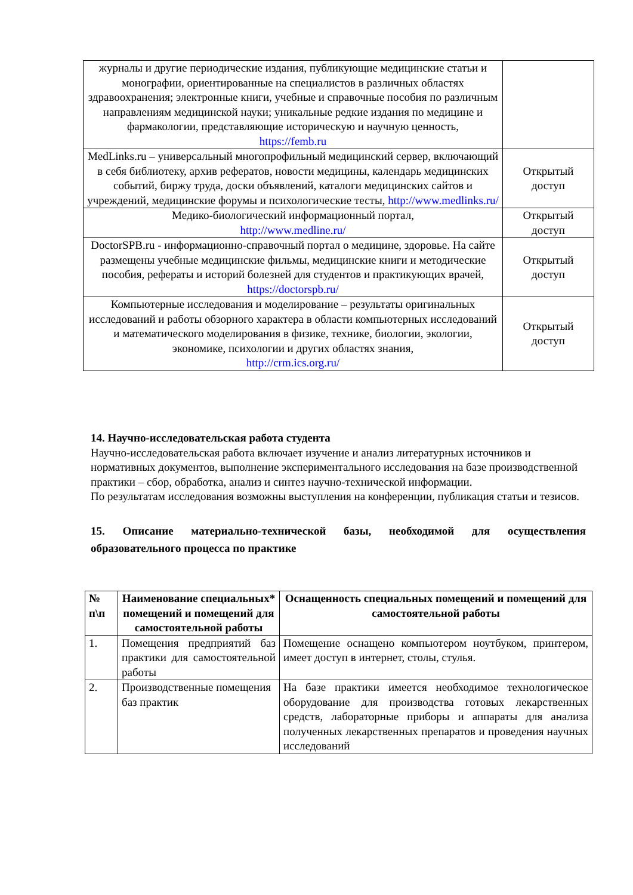| журналы и другие периодические издания, публикующие медицинские статьи и монографии, ориентированные на специалистов в различных областях здравоохранения; электронные книги, учебные и справочные пособия по различным направлениям медицинской науки; уникальные редкие издания по медицине и фармакологии, представляющие историческую и научную ценность, https://femb.ru | |
| MedLinks.ru – универсальный многопрофильный медицинский сервер, включающий в себя библиотеку, архив рефератов, новости медицины, календарь медицинских событий, биржу труда, доски объявлений, каталоги медицинских сайтов и учреждений, медицинские форумы и психологические тесты, http://www.medlinks.ru/ | Открытый доступ |
| Медико-биологический информационный портал, http://www.medline.ru/ | Открытый доступ |
| DoctorSPB.ru - информационно-справочный портал о медицине, здоровье. На сайте размещены учебные медицинские фильмы, медицинские книги и методические пособия, рефераты и историй болезней для студентов и практикующих врачей, https://doctorspb.ru/ | Открытый доступ |
| Компьютерные исследования и моделирование – результаты оригинальных исследований и работы обзорного характера в области компьютерных исследований и математического моделирования в физике, технике, биологии, экологии, экономике, психологии и других областях знания, http://crm.ics.org.ru/ | Открытый доступ |
14. Научно-исследовательская работа студента
Научно-исследовательская работа включает изучение и анализ литературных источников и нормативных документов, выполнение экспериментального исследования на базе производственной практики – сбор, обработка, анализ и синтез научно-технической информации.
По результатам исследования возможны выступления на конференции, публикация статьи и тезисов.
15. Описание материально-технической базы, необходимой для осуществления образовательного процесса по практике
| № п\п | Наименование специальных* помещений и помещений для самостоятельной работы | Оснащенность специальных помещений и помещений для самостоятельной работы |
| --- | --- | --- |
| 1. | Помещения предприятий баз практики для самостоятельной работы | Помещение оснащено компьютером ноутбуком, принтером, имеет доступ в интернет, столы, стулья. |
| 2. | Производственные помещения баз практик | На базе практики имеется необходимое технологическое оборудование для производства готовых лекарственных средств, лабораторные приборы и аппараты для анализа полученных лекарственных препаратов и проведения научных исследований |